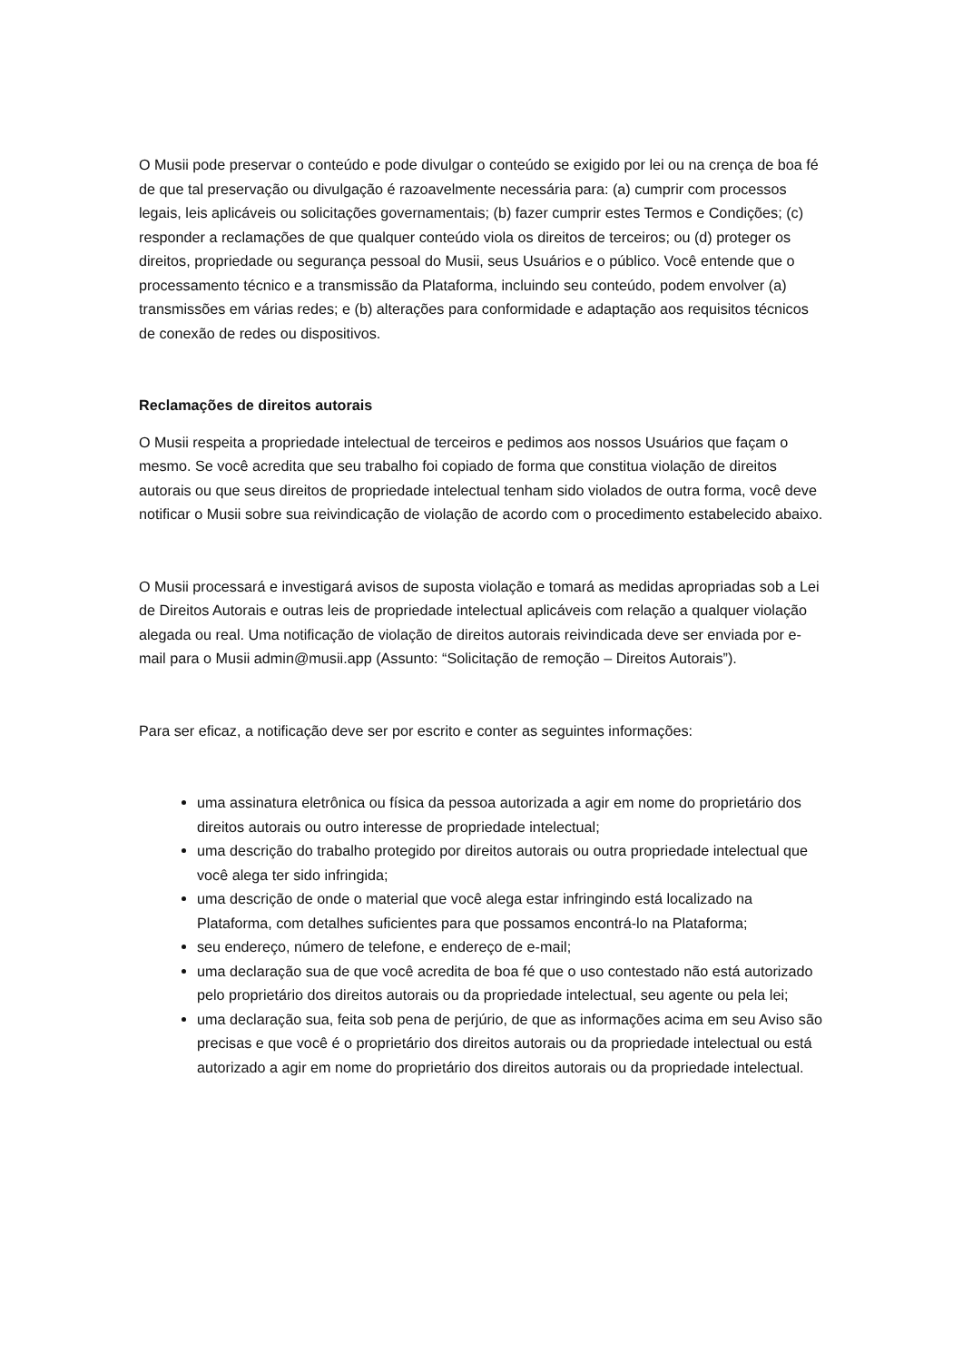O Musii pode preservar o conteúdo e pode divulgar o conteúdo se exigido por lei ou na crença de boa fé de que tal preservação ou divulgação é razoavelmente necessária para: (a) cumprir com processos legais, leis aplicáveis ou solicitações governamentais; (b) fazer cumprir estes Termos e Condições; (c) responder a reclamações de que qualquer conteúdo viola os direitos de terceiros; ou (d) proteger os direitos, propriedade ou segurança pessoal do Musii, seus Usuários e o público. Você entende que o processamento técnico e a transmissão da Plataforma, incluindo seu conteúdo, podem envolver (a) transmissões em várias redes; e (b) alterações para conformidade e adaptação aos requisitos técnicos de conexão de redes ou dispositivos.
Reclamações de direitos autorais
O Musii respeita a propriedade intelectual de terceiros e pedimos aos nossos Usuários que façam o mesmo. Se você acredita que seu trabalho foi copiado de forma que constitua violação de direitos autorais ou que seus direitos de propriedade intelectual tenham sido violados de outra forma, você deve notificar o Musii sobre sua reivindicação de violação de acordo com o procedimento estabelecido abaixo.
O Musii processará e investigará avisos de suposta violação e tomará as medidas apropriadas sob a Lei de Direitos Autorais e outras leis de propriedade intelectual aplicáveis com relação a qualquer violação alegada ou real. Uma notificação de violação de direitos autorais reivindicada deve ser enviada por e-mail para o Musii admin@musii.app (Assunto: “Solicitação de remoção – Direitos Autorais”).
Para ser eficaz, a notificação deve ser por escrito e conter as seguintes informações:
uma assinatura eletrônica ou física da pessoa autorizada a agir em nome do proprietário dos direitos autorais ou outro interesse de propriedade intelectual;
uma descrição do trabalho protegido por direitos autorais ou outra propriedade intelectual que você alega ter sido infringida;
uma descrição de onde o material que você alega estar infringindo está localizado na Plataforma, com detalhes suficientes para que possamos encontrá-lo na Plataforma;
seu endereço, número de telefone, e endereço de e-mail;
uma declaração sua de que você acredita de boa fé que o uso contestado não está autorizado pelo proprietário dos direitos autorais ou da propriedade intelectual, seu agente ou pela lei;
uma declaração sua, feita sob pena de perjúrio, de que as informações acima em seu Aviso são precisas e que você é o proprietário dos direitos autorais ou da propriedade intelectual ou está autorizado a agir em nome do proprietário dos direitos autorais ou da propriedade intelectual.